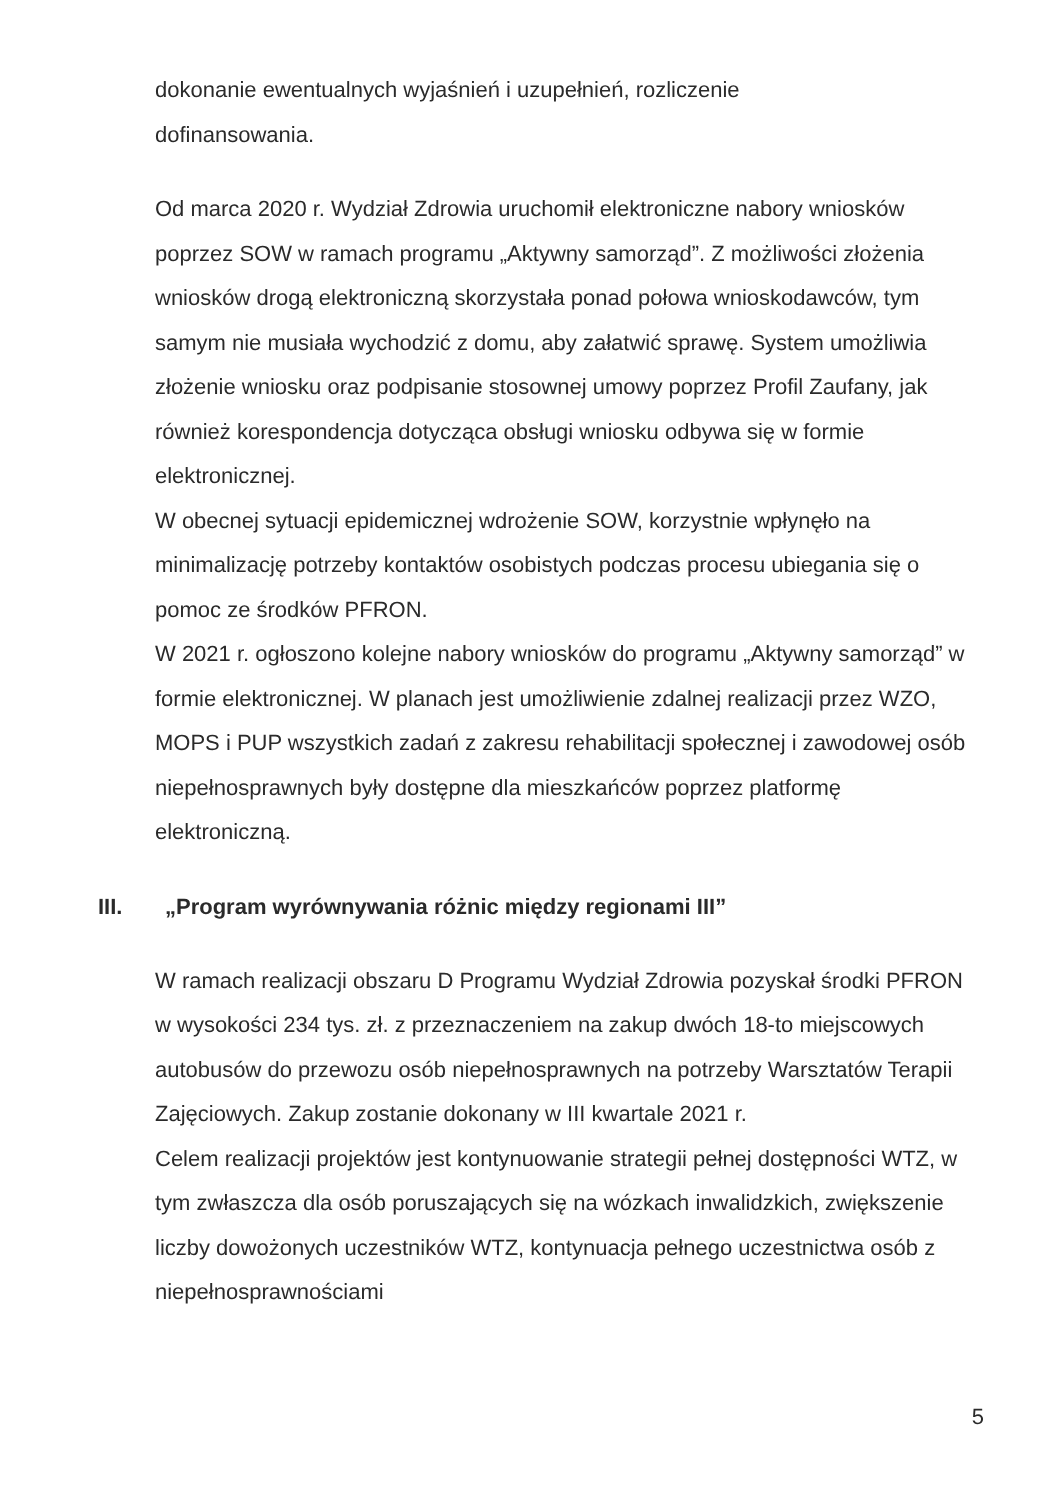dokonanie ewentualnych wyjaśnień i uzupełnień, rozliczenie
dofinansowania.
Od marca 2020 r. Wydział Zdrowia uruchomił elektroniczne nabory wniosków poprzez SOW w ramach programu „Aktywny samorząd”. Z możliwości złożenia wniosków drogą elektroniczną skorzystała ponad połowa wnioskodawców, tym samym nie musiała wychodzić z domu, aby załatwić sprawę. System umożliwia złożenie wniosku oraz podpisanie stosownej umowy poprzez Profil Zaufany, jak również korespondencja dotycząca obsługi wniosku odbywa się w formie elektronicznej.
W obecnej sytuacji epidemicznej wdrożenie SOW, korzystnie wpłynęło na minimalizację potrzeby kontaktów osobistych podczas procesu ubiegania się o pomoc ze środków PFRON.
W 2021 r. ogłoszono kolejne nabory wniosków do programu „Aktywny samorząd” w formie elektronicznej. W planach jest umożliwienie zdalnej realizacji przez WZO, MOPS i PUP wszystkich zadań z zakresu rehabilitacji społecznej i zawodowej osób niepełnosprawnych były dostępne dla mieszkańców poprzez platformę elektroniczną.
III. „Program wyrównywania różnic między regionami III”
W ramach realizacji obszaru D Programu Wydział Zdrowia pozyskał środki PFRON w wysokości 234 tys. zł. z przeznaczeniem na zakup dwóch 18-to miejscowych autobusów do przewozu osób niepełnosprawnych na potrzeby Warsztatów Terapii Zajęciowych. Zakup zostanie dokonany w III kwartale 2021 r.
Celem realizacji projektów jest kontynuowanie strategii pełnej dostępności WTZ, w tym zwłaszcza dla osób poruszających się na wózkach inwalidzkich, zwiększenie liczby dowożonych uczestników WTZ, kontynuacja pełnego uczestnictwa osób z niepełnosprawnościami
5